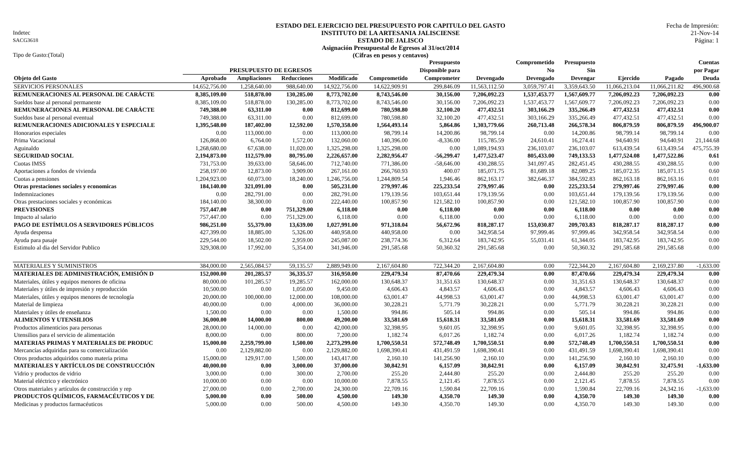Indetec
SACG3618
Tipo de Gasto:(Total)
ESTADO DEL EJERCICIO DEL PRESUPUESTO POR CAPITULO DEL GASTO
INSTITUTO DE LA ARTESANIA JALISCIENSE
ESTADO DE JALISCO
Asignación Presupuestal de Egresos al 31/oct/2014
(Cifras en pesos y centavos)
Fecha de Impresión:
21-Nov-14
Página: 1
| | | | | | | Presupuesto | | Comprometido | Presupuesto | | | Cuentas |
| --- | --- | --- | --- | --- | --- | --- | --- | --- | --- | --- | --- | --- |
| | PRESUPUESTO DE EGRESOS | | | | | Disponible para | | No | Sin | | | por Pagar |
| Objeto del Gasto | Aprobado | Ampliaciones | Reducciones | Modificado | Comprometido | Comprometer | Devengado | Devengado | Devengar | Ejercido | Pagado | Deuda |
| SERVICIOS PERSONALES | 14,652,756.00 | 1,258,640.00 | 988,640.00 | 14,922,756.00 | 14,622,909.91 | 299,846.09 | 11,563,112.50 | 3,059,797.41 | 3,359,643.50 | 11,066,213.04 | 11,066,211.82 | 496,900.68 |
| REMUNERACIONES AL PERSONAL DE CARÁCTE | 8,385,109.00 | 518,878.00 | 130,285.00 | 8,773,702.00 | 8,743,546.00 | 30,156.00 | 7,206,092.23 | 1,537,453.77 | 1,567,609.77 | 7,206,092.23 | 7,206,092.23 | 0.00 |
| Sueldos base al personal permanente | 8,385,109.00 | 518,878.00 | 130,285.00 | 8,773,702.00 | 8,743,546.00 | 30,156.00 | 7,206,092.23 | 1,537,453.77 | 1,567,609.77 | 7,206,092.23 | 7,206,092.23 | 0.00 |
| REMUNERACIONES AL PERSONAL DE CARÁCTE | 749,388.00 | 63,311.00 | 0.00 | 812,699.00 | 780,598.80 | 32,100.20 | 477,432.51 | 303,166.29 | 335,266.49 | 477,432.51 | 477,432.51 | 0.00 |
| Sueldos base al personal eventual | 749,388.00 | 63,311.00 | 0.00 | 812,699.00 | 780,598.80 | 32,100.20 | 477,432.51 | 303,166.29 | 335,266.49 | 477,432.51 | 477,432.51 | 0.00 |
| REMUNERACIONES ADICIONALES Y ESPECIALE | 1,395,548.00 | 187,402.00 | 12,592.00 | 1,570,358.00 | 1,564,493.14 | 5,864.86 | 1,303,779.66 | 260,713.48 | 266,578.34 | 806,879.59 | 806,879.59 | 496,900.07 |
| Honorarios especiales | 0.00 | 113,000.00 | 0.00 | 113,000.00 | 98,799.14 | 14,200.86 | 98,799.14 | 0.00 | 14,200.86 | 98,799.14 | 98,799.14 | 0.00 |
| Prima Vacacional | 126,868.00 | 6,764.00 | 1,572.00 | 132,060.00 | 140,396.00 | -8,336.00 | 115,785.59 | 24,610.41 | 16,274.41 | 94,640.91 | 94,640.91 | 21,144.68 |
| Aguinaldo | 1,268,680.00 | 67,638.00 | 11,020.00 | 1,325,298.00 | 1,325,298.00 | 0.00 | 1,089,194.93 | 236,103.07 | 236,103.07 | 613,439.54 | 613,439.54 | 475,755.39 |
| SEGURIDAD SOCIAL | 2,194,873.00 | 112,579.00 | 80,795.00 | 2,226,657.00 | 2,282,956.47 | -56,299.47 | 1,477,523.47 | 805,433.00 | 749,133.53 | 1,477,524.08 | 1,477,522.86 | 0.61 |
| Cuotas IMSS | 731,753.00 | 39,633.00 | 58,646.00 | 712,740.00 | 771,386.00 | -58,646.00 | 430,288.55 | 341,097.45 | 282,451.45 | 430,288.55 | 430,288.55 | 0.00 |
| Aportaciones a fondos de vivienda | 258,197.00 | 12,873.00 | 3,909.00 | 267,161.00 | 266,760.93 | 400.07 | 185,071.75 | 81,689.18 | 82,089.25 | 185,072.35 | 185,071.15 | 0.60 |
| Cuotas a pensiones | 1,204,923.00 | 60,073.00 | 18,240.00 | 1,246,756.00 | 1,244,809.54 | 1,946.46 | 862,163.17 | 382,646.37 | 384,592.83 | 862,163.18 | 862,163.16 | 0.01 |
| Otras prestaciones sociales y economicas | 184,140.00 | 321,091.00 | 0.00 | 505,231.00 | 279,997.46 | 225,233.54 | 279,997.46 | 0.00 | 225,233.54 | 279,997.46 | 279,997.46 | 0.00 |
| Indemnizaciones | 0.00 | 282,791.00 | 0.00 | 282,791.00 | 179,139.56 | 103,651.44 | 179,139.56 | 0.00 | 103,651.44 | 179,139.56 | 179,139.56 | 0.00 |
| Otras prestaciones sociales y económicas | 184,140.00 | 38,300.00 | 0.00 | 222,440.00 | 100,857.90 | 121,582.10 | 100,857.90 | 0.00 | 121,582.10 | 100,857.90 | 100,857.90 | 0.00 |
| PREVISIONES | 757,447.00 | 0.00 | 751,329.00 | 6,118.00 | 0.00 | 6,118.00 | 0.00 | 0.00 | 6,118.00 | 0.00 | 0.00 | 0.00 |
| Impacto al salario | 757,447.00 | 0.00 | 751,329.00 | 6,118.00 | 0.00 | 6,118.00 | 0.00 | 0.00 | 6,118.00 | 0.00 | 0.00 | 0.00 |
| PAGO DE ESTÍMULOS A SERVIDORES PÚBLICOS | 986,251.00 | 55,379.00 | 13,639.00 | 1,027,991.00 | 971,318.04 | 56,672.96 | 818,287.17 | 153,030.87 | 209,703.83 | 818,287.17 | 818,287.17 | 0.00 |
| Ayuda despensa | 427,399.00 | 18,885.00 | 5,326.00 | 440,958.00 | 440,958.00 | 0.00 | 342,958.54 | 97,999.46 | 97,999.46 | 342,958.54 | 342,958.54 | 0.00 |
| Ayuda para pasaje | 229,544.00 | 18,502.00 | 2,959.00 | 245,087.00 | 238,774.36 | 6,312.64 | 183,742.95 | 55,031.41 | 61,344.05 | 183,742.95 | 183,742.95 | 0.00 |
| Estimulo al dia del Servidor Publico | 329,308.00 | 17,992.00 | 5,354.00 | 341,946.00 | 291,585.68 | 50,360.32 | 291,585.68 | 0.00 | 50,360.32 | 291,585.68 | 291,585.68 | 0.00 |
| MATERIALES Y SUMINISTROS | 384,000.00 | 2,565,084.57 | 59,135.57 | 2,889,949.00 | 2,167,604.80 | 722,344.20 | 2,167,604.80 | 0.00 | 722,344.20 | 2,167,604.80 | 2,169,237.80 | -1,633.00 |
| MATERIALES DE ADMINISTRACIÓN, EMISIÓN D | 152,000.00 | 201,285.57 | 36,335.57 | 316,950.00 | 229,479.34 | 87,470.66 | 229,479.34 | 0.00 | 87,470.66 | 229,479.34 | 229,479.34 | 0.00 |
| Materiales, útiles y equipos menores de oficina | 80,000.00 | 101,285.57 | 19,285.57 | 162,000.00 | 130,648.37 | 31,351.63 | 130,648.37 | 0.00 | 31,351.63 | 130,648.37 | 130,648.37 | 0.00 |
| Materiales y útiles de impresión y reproducción | 10,500.00 | 0.00 | 1,050.00 | 9,450.00 | 4,606.43 | 4,843.57 | 4,606.43 | 0.00 | 4,843.57 | 4,606.43 | 4,606.43 | 0.00 |
| Materiales, útiles y equipos menores de tecnología | 20,000.00 | 100,000.00 | 12,000.00 | 108,000.00 | 63,001.47 | 44,998.53 | 63,001.47 | 0.00 | 44,998.53 | 63,001.47 | 63,001.47 | 0.00 |
| Material de limpieza | 40,000.00 | 0.00 | 4,000.00 | 36,000.00 | 30,228.21 | 5,771.79 | 30,228.21 | 0.00 | 5,771.79 | 30,228.21 | 30,228.21 | 0.00 |
| Materiales y útiles de enseñanza | 1,500.00 | 0.00 | 0.00 | 1,500.00 | 994.86 | 505.14 | 994.86 | 0.00 | 505.14 | 994.86 | 994.86 | 0.00 |
| ALIMENTOS Y UTENSILIOS | 36,000.00 | 14,000.00 | 800.00 | 49,200.00 | 33,581.69 | 15,618.31 | 33,581.69 | 0.00 | 15,618.31 | 33,581.69 | 33,581.69 | 0.00 |
| Productos alimenticios para personas | 28,000.00 | 14,000.00 | 0.00 | 42,000.00 | 32,398.95 | 9,601.05 | 32,398.95 | 0.00 | 9,601.05 | 32,398.95 | 32,398.95 | 0.00 |
| Utensilios para el servicio de alimentación | 8,000.00 | 0.00 | 800.00 | 7,200.00 | 1,182.74 | 6,017.26 | 1,182.74 | 0.00 | 6,017.26 | 1,182.74 | 1,182.74 | 0.00 |
| MATERIAS PRIMAS Y MATERIALES DE PRODUC | 15,000.00 | 2,259,799.00 | 1,500.00 | 2,273,299.00 | 1,700,550.51 | 572,748.49 | 1,700,550.51 | 0.00 | 572,748.49 | 1,700,550.51 | 1,700,550.51 | 0.00 |
| Mercancías adquiridas para su comercialización | 0.00 | 2,129,882.00 | 0.00 | 2,129,882.00 | 1,698,390.41 | 431,491.59 | 1,698,390.41 | 0.00 | 431,491.59 | 1,698,390.41 | 1,698,390.41 | 0.00 |
| Otros productos adquiridos como materia prima | 15,000.00 | 129,917.00 | 1,500.00 | 143,417.00 | 2,160.10 | 141,256.90 | 2,160.10 | 0.00 | 141,256.90 | 2,160.10 | 2,160.10 | 0.00 |
| MATERIALES Y ARTÍCULOS DE CONSTRUCCIÓN | 40,000.00 | 0.00 | 3,000.00 | 37,000.00 | 30,842.91 | 6,157.09 | 30,842.91 | 0.00 | 6,157.09 | 30,842.91 | 32,475.91 | -1,633.00 |
| Vidrio y productos de vidrio | 3,000.00 | 0.00 | 300.00 | 2,700.00 | 255.20 | 2,444.80 | 255.20 | 0.00 | 2,444.80 | 255.20 | 255.20 | 0.00 |
| Material eléctrico y electrónico | 10,000.00 | 0.00 | 0.00 | 10,000.00 | 7,878.55 | 2,121.45 | 7,878.55 | 0.00 | 2,121.45 | 7,878.55 | 7,878.55 | 0.00 |
| Otros materiales y artículos de construcción y rep | 27,000.00 | 0.00 | 2,700.00 | 24,300.00 | 22,709.16 | 1,590.84 | 22,709.16 | 0.00 | 1,590.84 | 22,709.16 | 24,342.16 | -1,633.00 |
| PRODUCTOS QUÍMICOS, FARMACÉUTICOS Y DE | 5,000.00 | 0.00 | 500.00 | 4,500.00 | 149.30 | 4,350.70 | 149.30 | 0.00 | 4,350.70 | 149.30 | 149.30 | 0.00 |
| Medicinas y productos farmacéuticos | 5,000.00 | 0.00 | 500.00 | 4,500.00 | 149.30 | 4,350.70 | 149.30 | 0.00 | 4,350.70 | 149.30 | 149.30 | 0.00 |